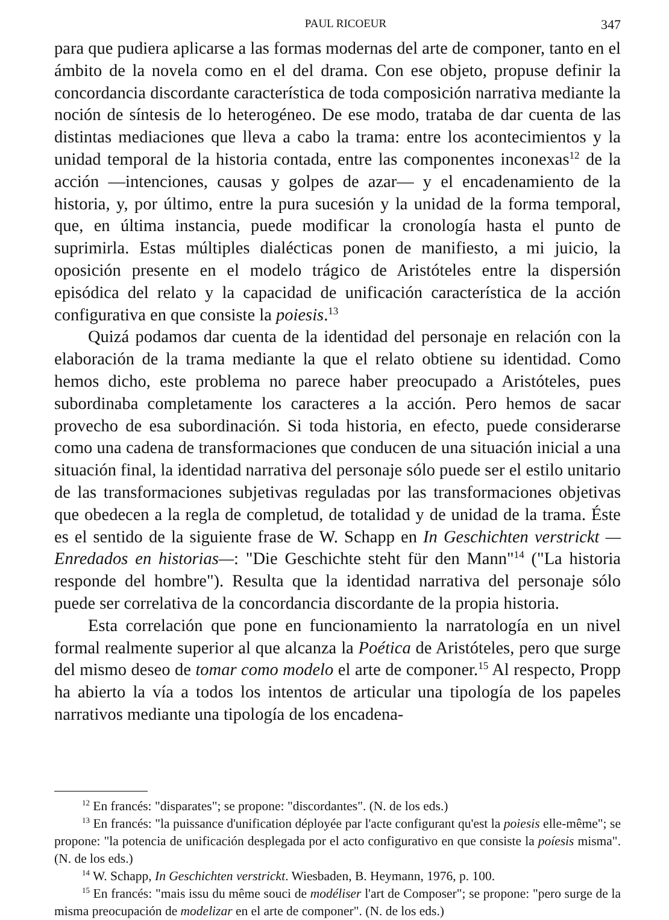PAUL RICOEUR 347
para que pudiera aplicarse a las formas modernas del arte de componer, tanto en el ámbito de la novela como en el del drama. Con ese objeto, propuse definir la concordancia discordante característica de toda composición narrativa mediante la noción de síntesis de lo heterogéneo. De ese modo, trataba de dar cuenta de las distintas mediaciones que lleva a cabo la trama: entre los acontecimientos y la unidad temporal de la historia contada, entre las componentes inconexas<sup>12</sup> de la acción —intenciones, causas y golpes de azar— y el encadenamiento de la historia, y, por último, entre la pura sucesión y la unidad de la forma temporal, que, en última instancia, puede modificar la cronología hasta el punto de suprimirla. Estas múltiples dialécticas ponen de manifiesto, a mi juicio, la oposición presente en el modelo trágico de Aristóteles entre la dispersión episódica del relato y la capacidad de unificación característica de la acción configurativa en que consiste la poiesis.<sup>13</sup>
Quizá podamos dar cuenta de la identidad del personaje en relación con la elaboración de la trama mediante la que el relato obtiene su identidad. Como hemos dicho, este problema no parece haber preocupado a Aristóteles, pues subordinaba completamente los caracteres a la acción. Pero hemos de sacar provecho de esa subordinación. Si toda historia, en efecto, puede considerarse como una cadena de transformaciones que conducen de una situación inicial a una situación final, la identidad narrativa del personaje sólo puede ser el estilo unitario de las transformaciones subjetivas reguladas por las transformaciones objetivas que obedecen a la regla de completud, de totalidad y de unidad de la trama. Éste es el sentido de la siguiente frase de W. Schapp en In Geschichten verstrickt —Enredados en historias—: "Die Geschichte steht für den Mann"<sup>14</sup> ("La historia responde del hombre"). Resulta que la identidad narrativa del personaje sólo puede ser correlativa de la concordancia discordante de la propia historia.
Esta correlación que pone en funcionamiento la narratología en un nivel formal realmente superior al que alcanza la Poética de Aristóteles, pero que surge del mismo deseo de tomar como modelo el arte de componer.<sup>15</sup> Al respecto, Propp ha abierto la vía a todos los intentos de articular una tipología de los papeles narrativos mediante una tipología de los encadena-
<sup>12</sup> En francés: "disparates"; se propone: "discordantes". (N. de los eds.)
<sup>13</sup> En francés: "la puissance d'unification déployée par l'acte configurant qu'est la poiesis elle-même"; se propone: "la potencia de unificación desplegada por el acto configurativo en que consiste la poíesis misma". (N. de los eds.)
<sup>14</sup> W. Schapp, In Geschichten verstrickt. Wiesbaden, B. Heymann, 1976, p. 100.
<sup>15</sup> En francés: "mais issu du même souci de modéliser l'art de Composer"; se propone: "pero surge de la misma preocupación de modelizar en el arte de componer". (N. de los eds.)